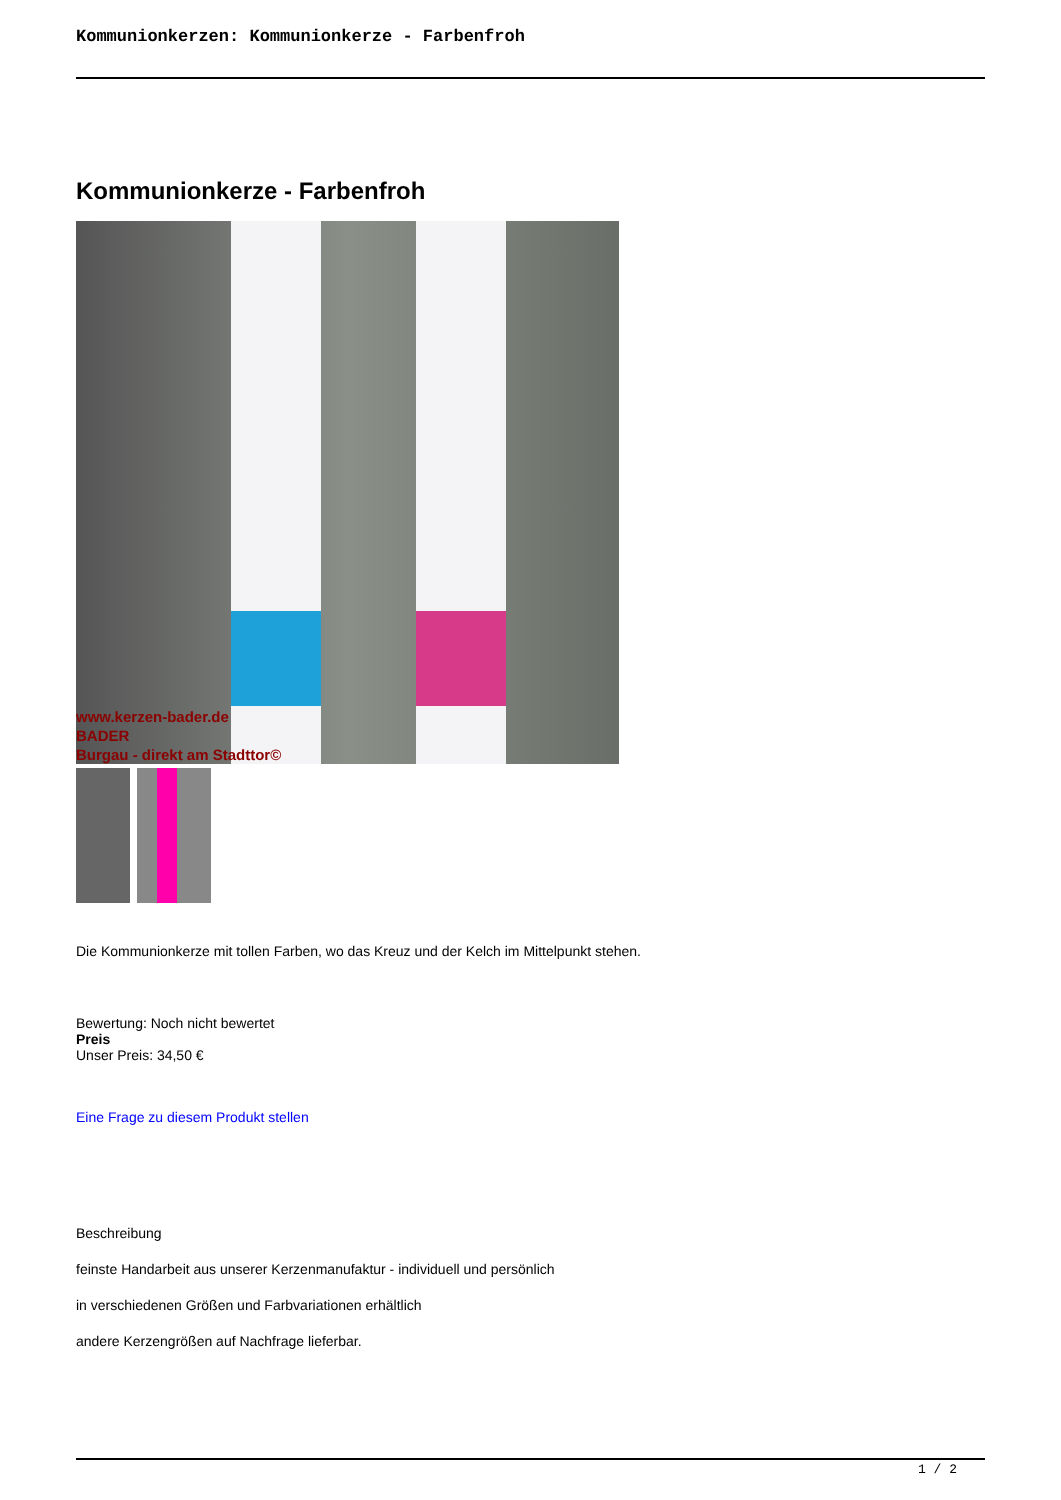Kommunionkerzen: Kommunionkerze - Farbenfroh
Kommunionkerze - Farbenfroh
www.kerzen-bader.de
BADER
Burgau - direkt am Stadttor©
Die Kommunionkerze mit tollen Farben, wo das Kreuz und der Kelch im Mittelpunkt stehen.
Bewertung: Noch nicht bewertet
Preis
Unser Preis: 34,50 €
Eine Frage zu diesem Produkt stellen
Beschreibung
feinste Handarbeit aus unserer Kerzenmanufaktur - individuell und persönlich
in verschiedenen Größen und Farbvariationen erhältlich
andere Kerzengrößen auf Nachfrage lieferbar.
1 / 2